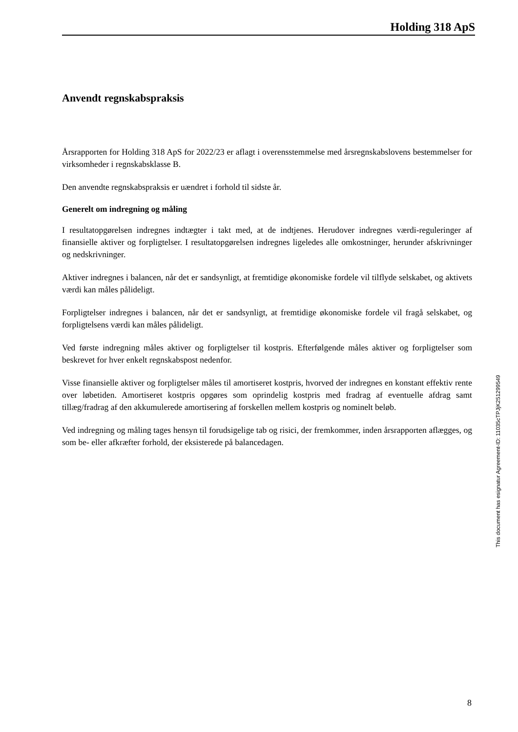Holding 318 ApS
Anvendt regnskabspraksis
Årsrapporten for Holding 318 ApS for 2022/23 er aflagt i overensstemmelse med årsregnskabslovens bestemmelser for virksomheder i regnskabsklasse B.
Den anvendte regnskabspraksis er uændret i forhold til sidste år.
Generelt om indregning og måling
I resultatopgørelsen indregnes indtægter i takt med, at de indtjenes. Herudover indregnes værdi-reguleringer af finansielle aktiver og forpligtelser. I resultatopgørelsen indregnes ligeledes alle omkostninger, herunder afskrivninger og nedskrivninger.
Aktiver indregnes i balancen, når det er sandsynligt, at fremtidige økonomiske fordele vil tilflyde selskabet, og aktivets værdi kan måles pålideligt.
Forpligtelser indregnes i balancen, når det er sandsynligt, at fremtidige økonomiske fordele vil fragå selskabet, og forpligtelsens værdi kan måles pålideligt.
Ved første indregning måles aktiver og forpligtelser til kostpris. Efterfølgende måles aktiver og forpligtelser som beskrevet for hver enkelt regnskabspost nedenfor.
Visse finansielle aktiver og forpligtelser måles til amortiseret kostpris, hvorved der indregnes en konstant effektiv rente over løbetiden. Amortiseret kostpris opgøres som oprindelig kostpris med fradrag af eventuelle afdrag samt tillæg/fradrag af den akkumulerede amortisering af forskellen mellem kostpris og nominelt beløb.
Ved indregning og måling tages hensyn til forudsigelige tab og risici, der fremkommer, inden årsrapporten aflægges, og som be- eller afkræfter forhold, der eksisterede på balancedagen.
This document has esignatur Agreement-ID: 11035cTPJjK251299549
8